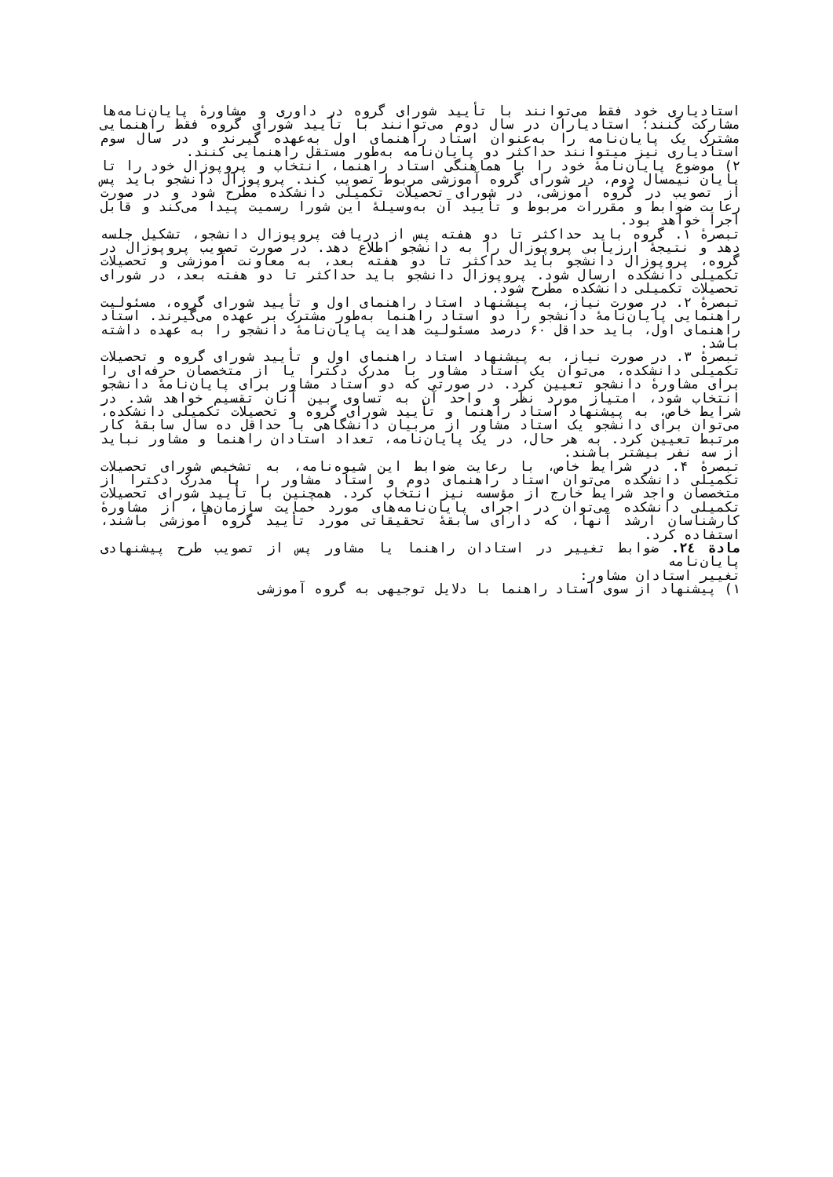استادیاری خود فقط می‌توانند با تأیید شورای گروه در داوری و مشاورهٔ پایان‌نامه‌ها مشارکت کنند؛ استادیاران در سال دوم می‌توانند با تأیید شورای گروه فقط راهنمایی مشترک یک پایان‌نامه را به‌عنوان استاد راهنمای اول به‌عهده گیرند و در سال سوم استادیاری نیز میتوانند حداکثر دو پایان‌نامه به‌طور مستقل راهنمایی کنند.
۲) موضوع پایان‌نامهٔ خود را با هماهنگی استاد راهنما، انتخاب و پروپوزال خود را تا پایان نیمسال دوم، در شورای گروه آموزشی مربوط تصویب کند. پروپوزال دانشجو باید پس از تصویب در گروه آموزشی، در شورای تحصیلات تکمیلی دانشکده مطرح شود و در صورت رعایت ضوابط و مقررات مربوط و تأیید آن به‌وسیلهٔ این شورا رسمیت پیدا می‌کند و قابل اجرا خواهد بود.
تبصرهٔ ۱. گروه باید حداکثر تا دو هفته پس از دریافت پروپوزال دانشجو، تشکیل جلسه دهد و نتیجهٔ ارزیابی پروپوزال را به دانشجو اطلاع دهد. در صورت تصویب پروپوزال در گروه، پروپوزال دانشجو باید حداکثر تا دو هفته بعد، به معاونت آموزشی و تحصیلات تکمیلی دانشکده ارسال شود. پروپوزال دانشجو باید حداکثر تا دو هفته بعد، در شورای تحصیلات تکمیلی دانشکده مطرح شود.
تبصرهٔ ۲. در صورت نیاز، به پیشنهاد استاد راهنمای اول و تأیید شورای گروه، مسئولیت راهنمایی پایان‌نامهٔ دانشجو را دو استاد راهنما به‌طور مشترک بر عهده می‌گیرند. استاد راهنمای اول، باید حداقل ۶۰ درصد مسئولیت هدایت پایان‌نامهٔ دانشجو را به عهده داشته باشد.
تبصرهٔ ۳. در صورت نیاز، به پیشنهاد استاد راهنمای اول و تأیید شورای گروه و تحصیلات تکمیلی دانشکده، می‌توان یک استاد مشاور با مدرک دکترا یا از متخصصان حرفه‌ای را برای مشاورهٔ دانشجو تعیین کرد. در صورتی که دو استاد مشاور برای پایان‌نامهٔ دانشجو انتخاب شود، امتیاز مورد نظر و واحد آن به تساوی بین آنان تقسیم خواهد شد. در شرایط خاص، به پیشنهاد استاد راهنما و تأیید شورای گروه و تحصیلات تکمیلی دانشکده، می‌توان برای دانشجو یک استاد مشاور از مربیان دانشگاهی با حداقل ده سال سابقهٔ کار مرتبط تعیین کرد. به هر حال، در یک پایان‌نامه، تعداد استادان راهنما و مشاور نباید از سه نفر بیشتر باشند.
تبصرهٔ ۴. در شرایط خاص، با رعایت ضوابط این شیوه‌نامه، به تشخیص شورای تحصیلات تکمیلی دانشکده می‌توان استاد راهنمای دوم و استاد مشاور را با مدرک دکترا از متخصصان واجد شرایط خارج از مؤسسه نیز انتخاب کرد. همچنین با تأیید شورای تحصیلات تکمیلی دانشکده می‌توان در اجرای پایان‌نامه‌های مورد حمایت سازمان‌ها، از مشاورهٔ کارشناسان ارشد آنها، که دارای سابقهٔ تحقیقاتی مورد تأیید گروه آموزشی باشند، استفاده کرد.
مادة ۲٤. ضوابط تغییر در استادان راهنما یا مشاور پس از تصویب طرح پیشنهادی پایان‌نامه
تغییر استادان مشاور:
۱) پیشنهاد از سوی استاد راهنما با دلایل توجیهی به گروه آموزشی